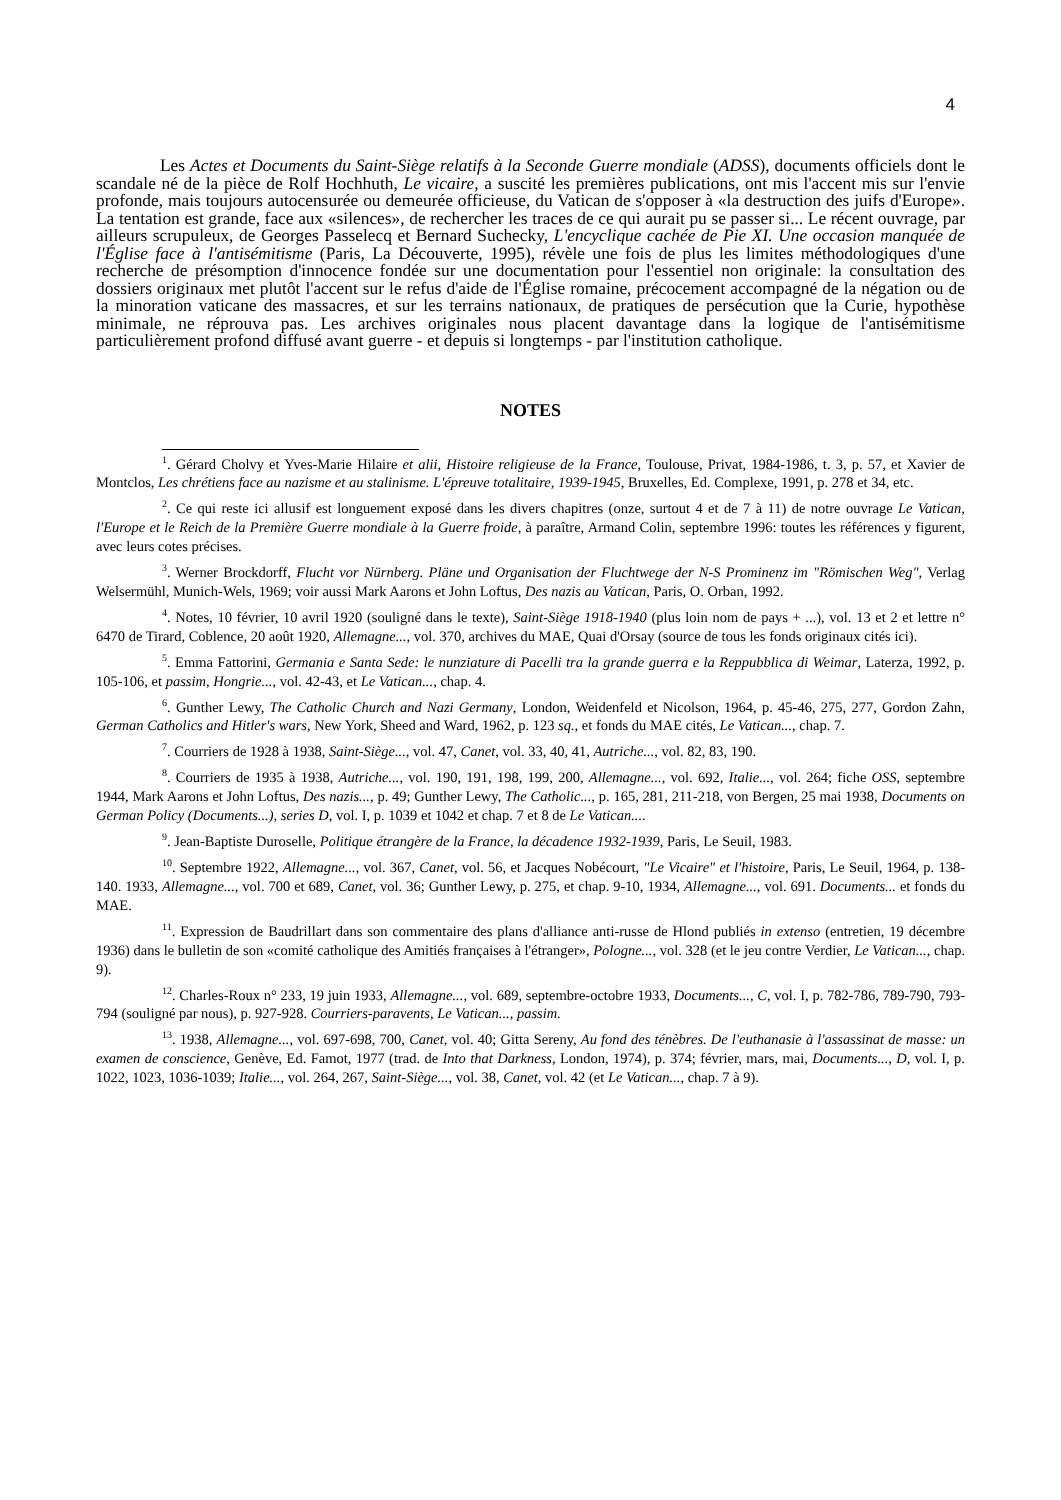4
Les Actes et Documents du Saint-Siège relatifs à la Seconde Guerre mondiale (ADSS), documents officiels dont le scandale né de la pièce de Rolf Hochhuth, Le vicaire, a suscité les premières publications, ont mis l'accent mis sur l'envie profonde, mais toujours autocensurée ou demeurée officieuse, du Vatican de s'opposer à «la destruction des juifs d'Europe». La tentation est grande, face aux «silences», de rechercher les traces de ce qui aurait pu se passer si... Le récent ouvrage, par ailleurs scrupuleux, de Georges Passelecq et Bernard Suchecky, L'encyclique cachée de Pie XI. Une occasion manquée de l'Église face à l'antisémitisme (Paris, La Découverte, 1995), révèle une fois de plus les limites méthodologiques d'une recherche de présomption d'innocence fondée sur une documentation pour l'essentiel non originale: la consultation des dossiers originaux met plutôt l'accent sur le refus d'aide de l'Église romaine, précocement accompagné de la négation ou de la minoration vaticane des massacres, et sur les terrains nationaux, de pratiques de persécution que la Curie, hypothèse minimale, ne réprouva pas. Les archives originales nous placent davantage dans la logique de l'antisémitisme particulièrement profond diffusé avant guerre - et depuis si longtemps - par l'institution catholique.
NOTES
<sup>1</sup>. Gérard Cholvy et Yves-Marie Hilaire et alii, Histoire religieuse de la France, Toulouse, Privat, 1984-1986, t. 3, p. 57, et Xavier de Montclos, Les chrétiens face au nazisme et au stalinisme. L'épreuve totalitaire, 1939-1945, Bruxelles, Ed. Complexe, 1991, p. 278 et 34, etc.
<sup>2</sup>. Ce qui reste ici allusif est longuement exposé dans les divers chapitres (onze, surtout 4 et de 7 à 11) de notre ouvrage Le Vatican, l'Europe et le Reich de la Première Guerre mondiale à la Guerre froide, à paraître, Armand Colin, septembre 1996: toutes les références y figurent, avec leurs cotes précises.
<sup>3</sup>. Werner Brockdorff, Flucht vor Nürnberg. Pläne und Organisation der Fluchtwege der N-S Prominenz im "Römischen Weg", Verlag Welsermühl, Munich-Wels, 1969; voir aussi Mark Aarons et John Loftus, Des nazis au Vatican, Paris, O. Orban, 1992.
<sup>4</sup>. Notes, 10 février, 10 avril 1920 (souligné dans le texte), Saint-Siège 1918-1940 (plus loin nom de pays + ...), vol. 13 et 2 et lettre n° 6470 de Tirard, Coblence, 20 août 1920, Allemagne..., vol. 370, archives du MAE, Quai d'Orsay (source de tous les fonds originaux cités ici).
<sup>5</sup>. Emma Fattorini, Germania e Santa Sede: le nunziature di Pacelli tra la grande guerra e la Reppubblica di Weimar, Laterza, 1992, p. 105-106, et passim, Hongrie..., vol. 42-43, et Le Vatican..., chap. 4.
<sup>6</sup>. Gunther Lewy, The Catholic Church and Nazi Germany, London, Weidenfeld et Nicolson, 1964, p. 45-46, 275, 277, Gordon Zahn, German Catholics and Hitler's wars, New York, Sheed and Ward, 1962, p. 123 sq., et fonds du MAE cités, Le Vatican..., chap. 7.
<sup>7</sup>. Courriers de 1928 à 1938, Saint-Siège..., vol. 47, Canet, vol. 33, 40, 41, Autriche..., vol. 82, 83, 190.
<sup>8</sup>. Courriers de 1935 à 1938, Autriche..., vol. 190, 191, 198, 199, 200, Allemagne..., vol. 692, Italie..., vol. 264; fiche OSS, septembre 1944, Mark Aarons et John Loftus, Des nazis..., p. 49; Gunther Lewy, The Catholic..., p. 165, 281, 211-218, von Bergen, 25 mai 1938, Documents on German Policy (Documents...), series D, vol. I, p. 1039 et 1042 et chap. 7 et 8 de Le Vatican....
<sup>9</sup>. Jean-Baptiste Duroselle, Politique étrangère de la France, la décadence 1932-1939, Paris, Le Seuil, 1983.
<sup>10</sup>. Septembre 1922, Allemagne..., vol. 367, Canet, vol. 56, et Jacques Nobécourt, "Le Vicaire" et l'histoire, Paris, Le Seuil, 1964, p. 138-140. 1933, Allemagne..., vol. 700 et 689, Canet, vol. 36; Gunther Lewy, p. 275, et chap. 9-10, 1934, Allemagne..., vol. 691. Documents... et fonds du MAE.
<sup>11</sup>. Expression de Baudrillart dans son commentaire des plans d'alliance anti-russe de Hlond publiés in extenso (entretien, 19 décembre 1936) dans le bulletin de son «comité catholique des Amitiés françaises à l'étranger», Pologne..., vol. 328 (et le jeu contre Verdier, Le Vatican..., chap. 9).
<sup>12</sup>. Charles-Roux n° 233, 19 juin 1933, Allemagne..., vol. 689, septembre-octobre 1933, Documents..., C, vol. I, p. 782-786, 789-790, 793-794 (souligné par nous), p. 927-928. Courriers-paravents, Le Vatican..., passim.
<sup>13</sup>. 1938, Allemagne..., vol. 697-698, 700, Canet, vol. 40; Gitta Sereny, Au fond des ténèbres. De l'euthanasie à l'assassinat de masse: un examen de conscience, Genève, Ed. Famot, 1977 (trad. de Into that Darkness, London, 1974), p. 374; février, mars, mai, Documents..., D, vol. I, p. 1022, 1023, 1036-1039; Italie..., vol. 264, 267, Saint-Siège..., vol. 38, Canet, vol. 42 (et Le Vatican..., chap. 7 à 9).